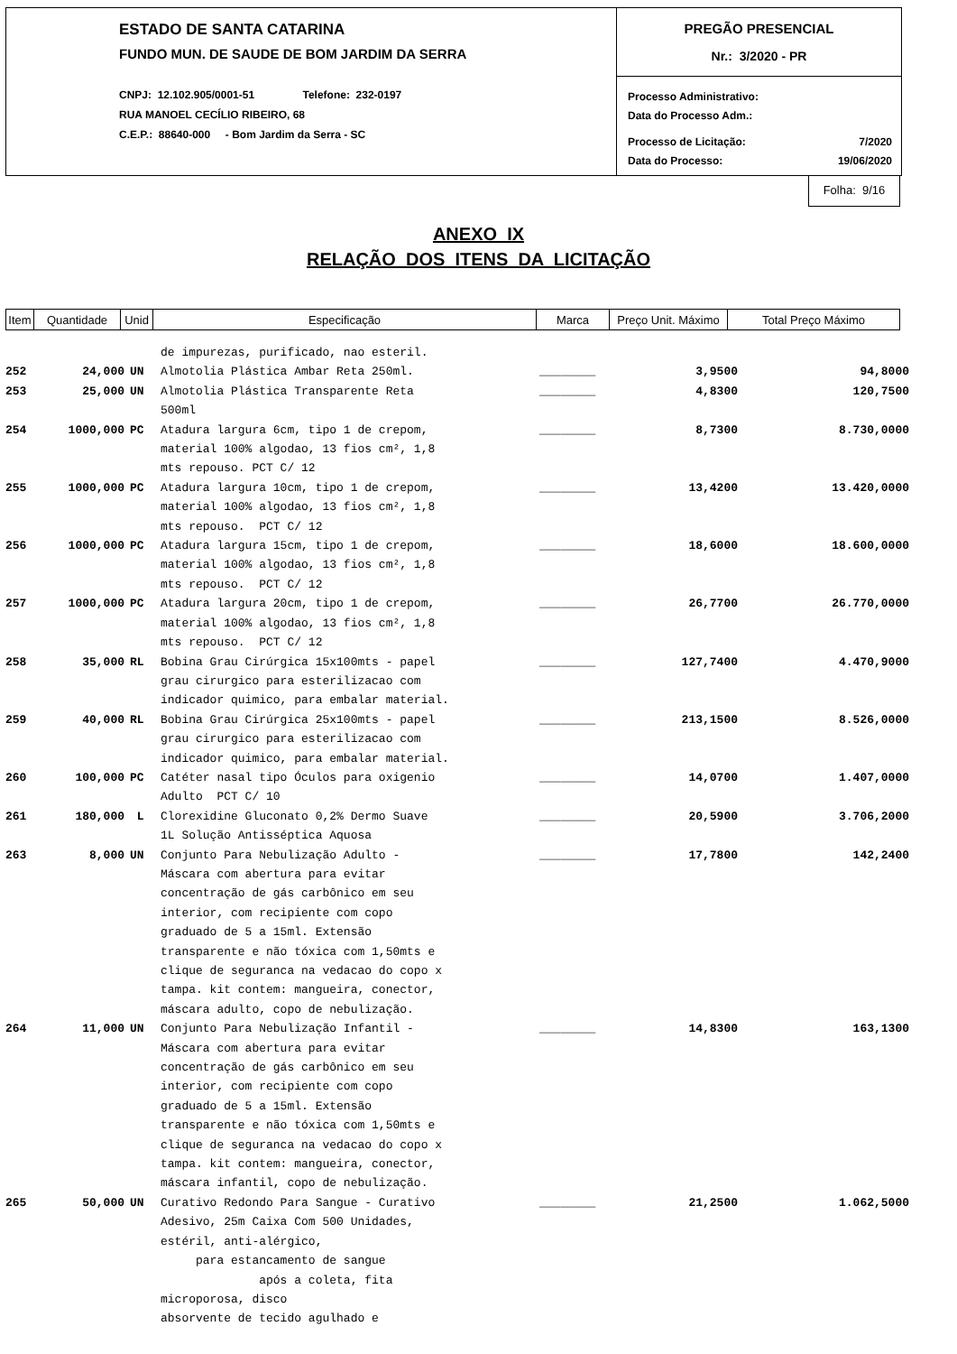ESTADO DE SANTA CATARINA
FUNDO MUN. DE SAUDE DE BOM JARDIM DA SERRA
CNPJ: 12.102.905/0001-51 Telefone: 232-0197
RUA MANOEL CECÍLIO RIBEIRO, 68
C.E.P.: 88640-000 - Bom Jardim da Serra - SC
PREGÃO PRESENCIAL
Nr.: 3/2020 - PR
Processo Administrativo:
Data do Processo Adm.:
Processo de Licitação: 7/2020
Data do Processo: 19/06/2020
Folha: 9/16
ANEXO IX
RELAÇÃO DOS ITENS DA LICITAÇÃO
| Item | Quantidade | Unid | Especificação | Marca | Preço Unit. Máximo | Total Preço Máximo |
| | | | de impurezas, purificado, nao esteril. | | | |
| 252 | 24,000 | UN | Almotolia Plástica Ambar Reta 250ml. | ________ | 3,9500 | 94,8000 |
| 253 | 25,000 | UN | Almotolia Plástica Transparente Reta 500ml | ________ | 4,8300 | 120,7500 |
| 254 | 1000,000 | PC | Atadura largura 6cm, tipo 1 de crepom, material 100% algodao, 13 fios cm², 1,8 mts repouso. PCT C/ 12 | ________ | 8,7300 | 8.730,0000 |
| 255 | 1000,000 | PC | Atadura largura 10cm, tipo 1 de crepom, material 100% algodao, 13 fios cm², 1,8 mts repouso. PCT C/ 12 | ________ | 13,4200 | 13.420,0000 |
| 256 | 1000,000 | PC | Atadura largura 15cm, tipo 1 de crepom, material 100% algodao, 13 fios cm², 1,8 mts repouso. PCT C/ 12 | ________ | 18,6000 | 18.600,0000 |
| 257 | 1000,000 | PC | Atadura largura 20cm, tipo 1 de crepom, material 100% algodao, 13 fios cm², 1,8 mts repouso. PCT C/ 12 | ________ | 26,7700 | 26.770,0000 |
| 258 | 35,000 | RL | Bobina Grau Cirúrgica 15x100mts - papel grau cirurgico para esterilizacao com indicador quimico, para embalar material. | ________ | 127,7400 | 4.470,9000 |
| 259 | 40,000 | RL | Bobina Grau Cirúrgica 25x100mts - papel grau cirurgico para esterilizacao com indicador quimico, para embalar material. | ________ | 213,1500 | 8.526,0000 |
| 260 | 100,000 | PC | Catéter nasal tipo Óculos para oxigenio Adulto PCT C/ 10 | ________ | 14,0700 | 1.407,0000 |
| 261 | 180,000 | L | Clorexidine Gluconato 0,2% Dermo Suave 1L Solução Antisséptica Aquosa | ________ | 20,5900 | 3.706,2000 |
| 263 | 8,000 | UN | Conjunto Para Nebulização Adulto - Máscara com abertura para evitar concentração de gás carbônico em seu interior, com recipiente com copo graduado de 5 a 15ml. Extensão transparente e não tóxica com 1,50mts e clique de seguranca na vedacao do copo x tampa. kit contem: mangueira, conector, máscara adulto, copo de nebulização. | ________ | 17,7800 | 142,2400 |
| 264 | 11,000 | UN | Conjunto Para Nebulização Infantil - Máscara com abertura para evitar concentração de gás carbônico em seu interior, com recipiente com copo graduado de 5 a 15ml. Extensão transparente e não tóxica com 1,50mts e clique de seguranca na vedacao do copo x tampa. kit contem: mangueira, conector, máscara infantil, copo de nebulização. | ________ | 14,8300 | 163,1300 |
| 265 | 50,000 | UN | Curativo Redondo Para Sangue - Curativo Adesivo, 25m Caixa Com 500 Unidades, estéril, anti-alérgico, para estancamento de sangue após a coleta, fita microporosa, disco absorvente de tecido agulhado e | ________ | 21,2500 | 1.062,5000 |